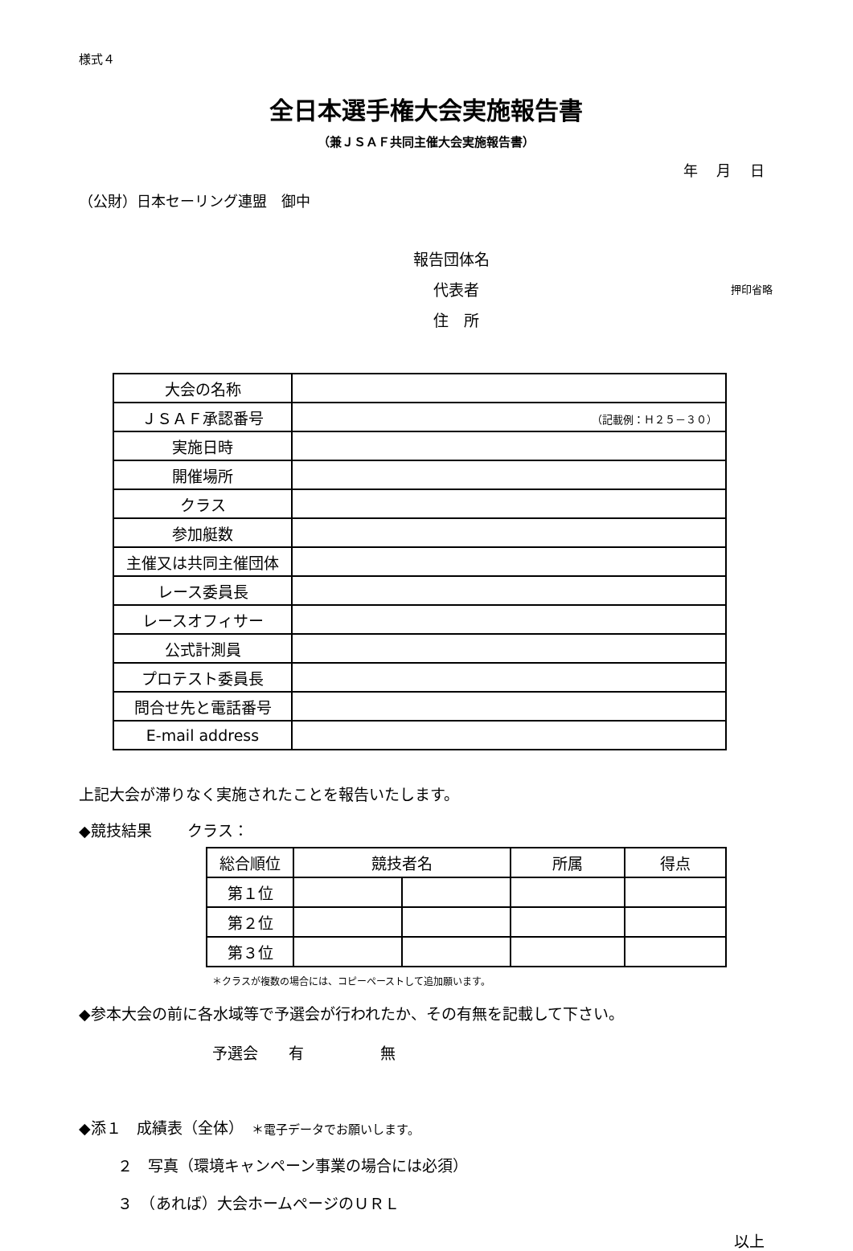様式４
全日本選手権大会実施報告書
（兼ＪＳＡＦ共同主催大会実施報告書）
年　 月　 日
（公財）日本セーリング連盟　御中
報告団体名
　 代表者 押印省略
　 住　所
| 大会の名称 | |
| ＪＳＡＦ承認番号 | （記載例：Ｈ２５－３０） |
| 実施日時 | |
| 開催場所 | |
| クラス | |
| 参加艇数 | |
| 主催又は共同主催団体 | |
| レース委員長 | |
| レースオフィサー | |
| 公式計測員 | |
| プロテスト委員長 | |
| 問合せ先と電話番号 | |
| E-mail address | |
上記大会が滞りなく実施されたことを報告いたします。
◆競技結果　　 クラス：
| 総合順位 | 競技者名 | | 所属 | 得点 |
| 第１位 | | | | |
| 第２位 | | | | |
| 第３位 | | | | |
＊クラスが複数の場合には、コピーペーストして追加願います。
◆参本大会の前に各水域等で予選会が行われたか、その有無を記載して下さい。
予選会　　有　　　　　無
◆添１　成績表（全体）　＊電子データでお願いします。
２　写真（環境キャンペーン事業の場合には必須）
３　（あれば）大会ホームページのＵＲＬ
以上